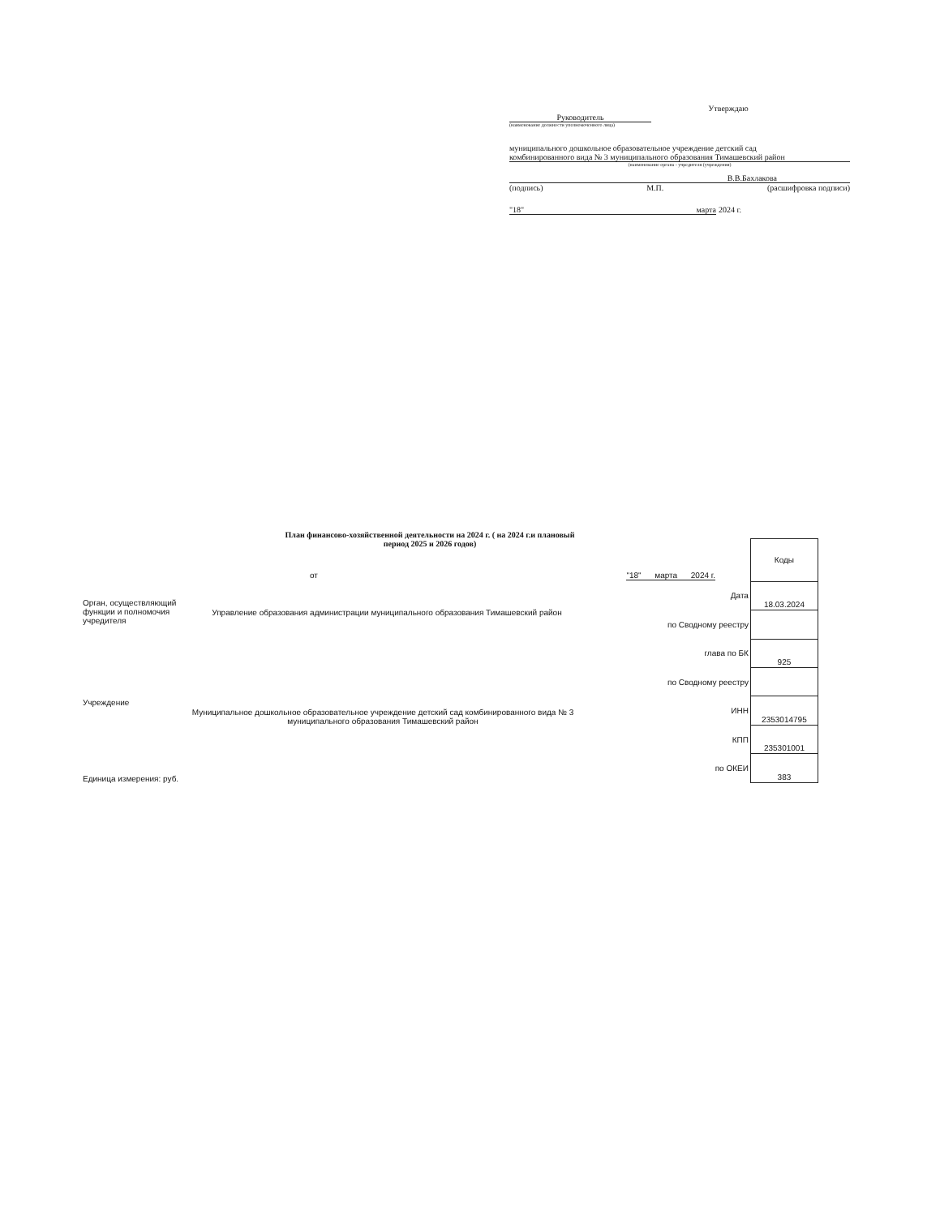Утверждаю
Руководитель
(наименование должности уполномоченного лица)
муниципального дошкольное образовательное учреждение детский сад
комбинированного вида № 3 муниципального образования Тимашевский район
(наименование органа - учредителя (учреждения)
В.В.Бахлакова
(подпись) М.П. (расшифровка подписи)
"18" марта
2024 г.
План финансово-хозяйственной деятельности на 2024 г. ( на 2024 г.и плановый период 2025 и 2026 годов)
от "18" марта 2024 г.
Орган, осуществляющий функции и полномочия учредителя
Управление образования администрации муниципального образования Тимашевский район
Учреждение
Муниципальное дошкольное образовательное учреждение детский сад комбинированного вида № 3 муниципального образования Тимашевский район
Единица измерения: руб.
| | Коды |
| Дата | 18.03.2024 |
| по Сводному реестру | |
| глава по БК | 925 |
| по Сводному реестру | |
| ИНН | 2353014795 |
| КПП | 235301001 |
| по ОКЕИ | 383 |